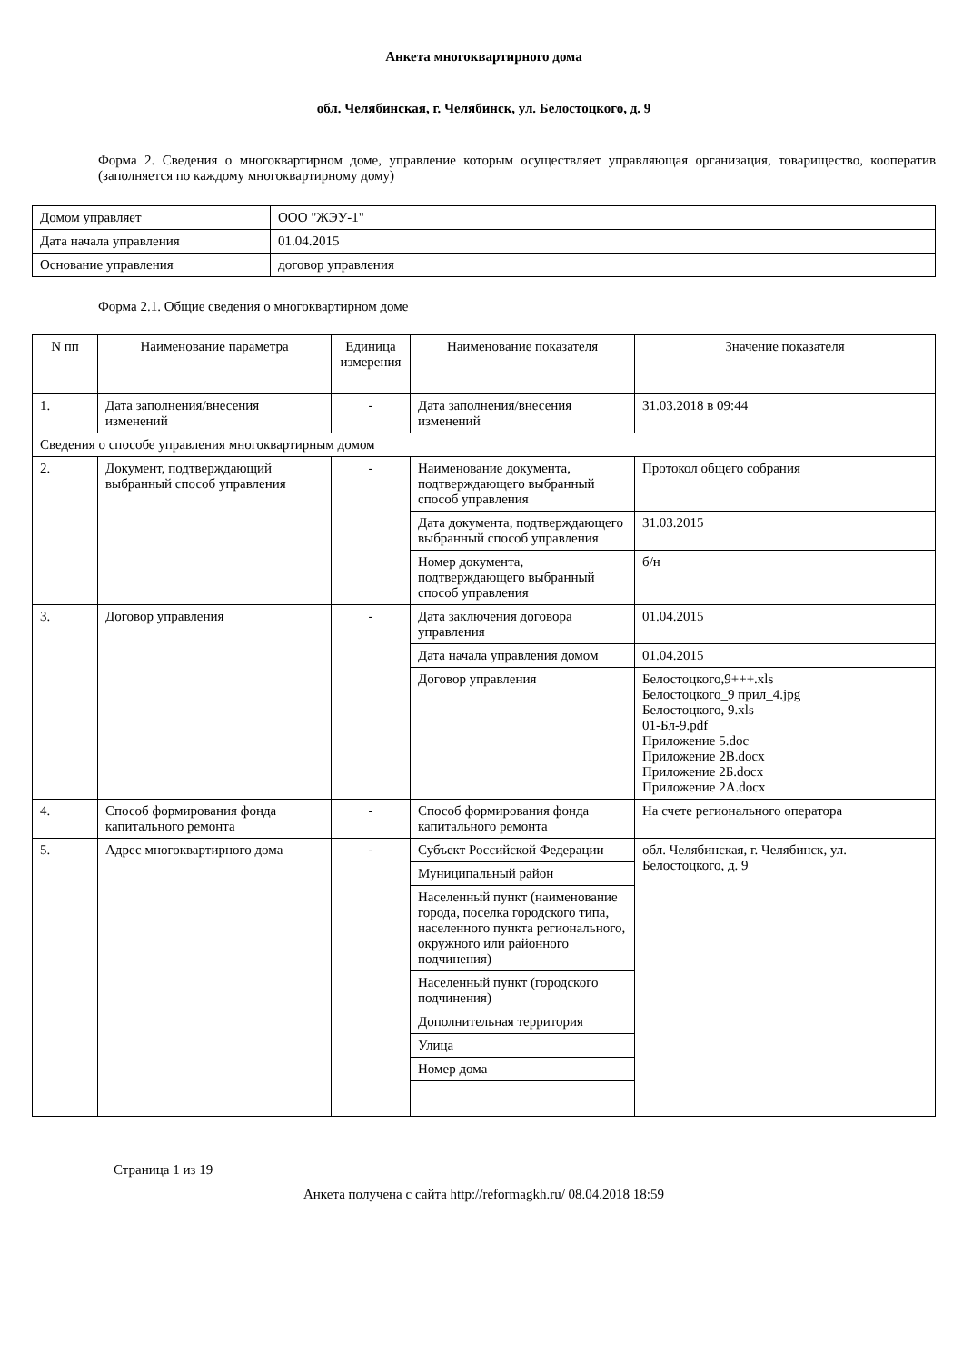Анкета многоквартирного дома
обл. Челябинская, г. Челябинск, ул. Белостоцкого, д. 9
Форма 2. Сведения о многоквартирном доме, управление которым осуществляет управляющая организация, товарищество, кооператив (заполняется по каждому многоквартирному дому)
| Домом управляет | ООО "ЖЭУ-1" |
| Дата начала управления | 01.04.2015 |
| Основание управления | договор управления |
Форма 2.1. Общие сведения о многоквартирном доме
| N пп | Наименование параметра | Единица измерения | Наименование показателя | Значение показателя |
| --- | --- | --- | --- | --- |
| 1. | Дата заполнения/внесения изменений | - | Дата заполнения/внесения изменений | 31.03.2018 в 09:44 |
| Сведения о способе управления многоквартирным домом | | | | |
| 2. | Документ, подтверждающий выбранный способ управления | - | Наименование документа, подтверждающего выбранный способ управления | Протокол общего собрания |
| | | | Дата документа, подтверждающего выбранный способ управления | 31.03.2015 |
| | | | Номер документа, подтверждающего выбранный способ управления | б/н |
| 3. | Договор управления | - | Дата заключения договора управления | 01.04.2015 |
| | | | Дата начала управления домом | 01.04.2015 |
| | | | Договор управления | Белостоцкого,9+++.xls Белостоцкого_9 прил_4.jpg Белостоцкого, 9.xls 01-Бл-9.pdf Приложение 5.doc Приложение 2В.docx Приложение 2Б.docx Приложение 2А.docx |
| 4. | Способ формирования фонда капитального ремонта | - | Способ формирования фонда капитального ремонта | На счете регионального оператора |
| 5. | Адрес многоквартирного дома | - | Субъект Российской Федерации | обл. Челябинская, г. Челябинск, ул. Белостоцкого, д. 9 |
| | | | Муниципальный район | |
| | | | Населенный пункт (наименование города, поселка городского типа, населенного пункта регионального, окружного или районного подчинения) | |
| | | | Населенный пункт (городского подчинения) | |
| | | | Дополнительная территория | |
| | | | Улица | |
| | | | Номер дома | |
Страница 1 из 19
Анкета получена с сайта http://reformagkh.ru/ 08.04.2018 18:59